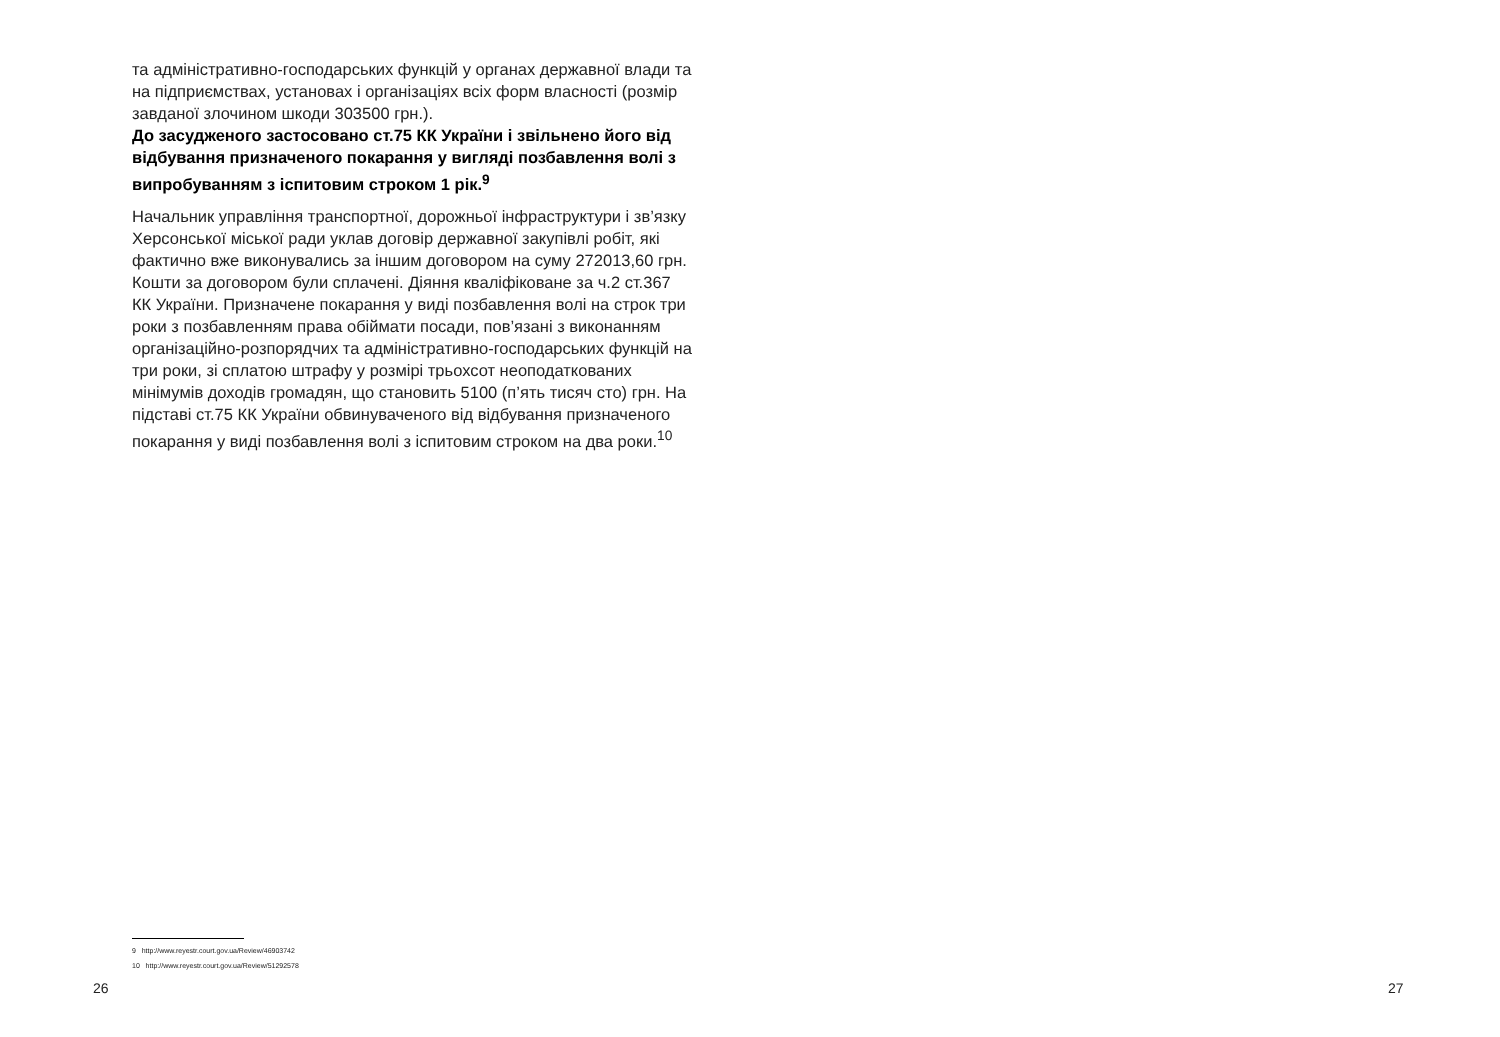та адміністративно-господарських функцій у органах державної влади та на підприємствах, установах і організаціях всіх форм власності (розмір завданої злочином шкоди 303500 грн.).
До засудженого застосовано ст.75 КК України і звільнено його від відбування призначеного покарання у вигляді позбавлення волі з випробуванням з іспитовим строком 1 рік.<sup>9</sup>
Начальник управління транспортної, дорожньої інфраструктури і зв’язку Херсонської міської ради уклав договір державної закупівлі робіт, які фактично вже виконувались за іншим договором на суму 272013,60 грн. Кошти за договором були сплачені. Діяння кваліфіковане за ч.2 ст.367 КК України. Призначене покарання у виді позбавлення волі на строк три роки з позбавленням права обіймати посади, пов’язані з виконанням організаційно-розпорядчих та адміністративно-господарських функцій на три роки, зі сплатою штрафу у розмірі трьохсот неоподаткованих мінімумів доходів громадян, що становить 5100 (п’ять тисяч сто) грн. На підставі ст.75 КК України обвинуваченого від відбування призначеного покарання у виді позбавлення волі з іспитовим строком на два роки.<sup>10</sup>
9 http://www.reyestr.court.gov.ua/Review/46903742
10 http://www.reyestr.court.gov.ua/Review/51292578
26 27